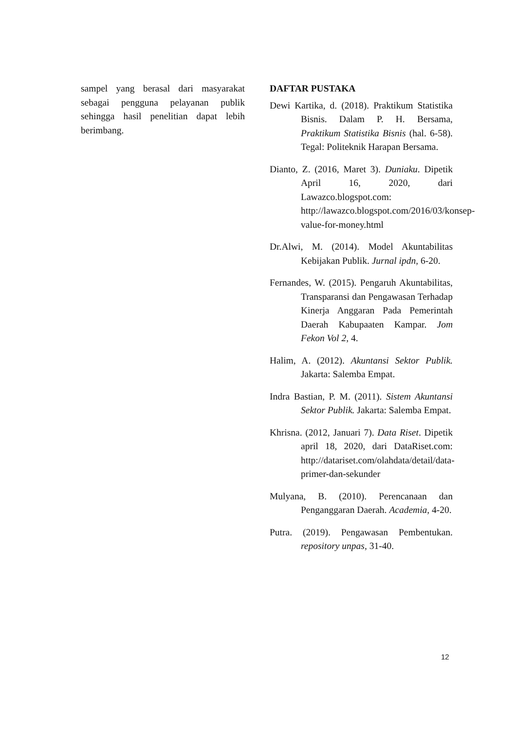sampel yang berasal dari masyarakat sebagai pengguna pelayanan publik sehingga hasil penelitian dapat lebih berimbang.
DAFTAR PUSTAKA
Dewi Kartika, d. (2018). Praktikum Statistika Bisnis. Dalam P. H. Bersama, Praktikum Statistika Bisnis (hal. 6-58). Tegal: Politeknik Harapan Bersama.
Dianto, Z. (2016, Maret 3). Duniaku. Dipetik April 16, 2020, dari Lawazco.blogspot.com: http://lawazco.blogspot.com/2016/03/konsep-value-for-money.html
Dr.Alwi, M. (2014). Model Akuntabilitas Kebijakan Publik. Jurnal ipdn, 6-20.
Fernandes, W. (2015). Pengaruh Akuntabilitas, Transparansi dan Pengawasan Terhadap Kinerja Anggaran Pada Pemerintah Daerah Kabupaaten Kampar. Jom Fekon Vol 2, 4.
Halim, A. (2012). Akuntansi Sektor Publik. Jakarta: Salemba Empat.
Indra Bastian, P. M. (2011). Sistem Akuntansi Sektor Publik. Jakarta: Salemba Empat.
Khrisna. (2012, Januari 7). Data Riset. Dipetik april 18, 2020, dari DataRiset.com: http://datariset.com/olahdata/detail/data-primer-dan-sekunder
Mulyana, B. (2010). Perencanaan dan Penganggaran Daerah. Academia, 4-20.
Putra. (2019). Pengawasan Pembentukan. repository unpas, 31-40.
12